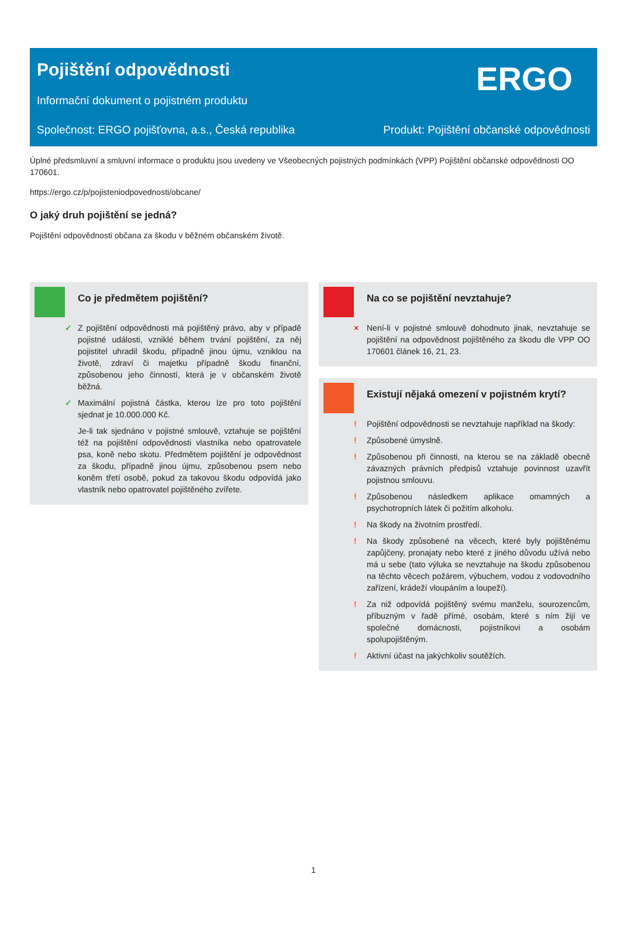Pojištění odpovědnosti
ERGO
Informační dokument o pojistném produktu
Společnost: ERGO pojišťovna, a.s., Česká republika Produkt: Pojištění občanské odpovědnosti
Úplné předsmluvní a smluvní informace o produktu jsou uvedeny ve Všeobecných pojistných podmínkách (VPP) Pojištění občanské odpovědnosti OO 170601.
https://ergo.cz/p/pojisteniodpovednosti/obcane/
O jaký druh pojištění se jedná?
Pojištění odpovědnosti občana za škodu v běžném občanském životě.
Co je předmětem pojištění?
✓ Z pojištění odpovědnosti má pojištěný právo, aby v případě pojistné události, vzniklé během trvání pojištění, za něj pojistitel uhradil škodu, případně jinou újmu, vzniklou na životě, zdraví či majetku případně škodu finanční, způsobenou jeho činností, která je v občanském životě běžná.
✓ Maximální pojistná částka, kterou lze pro toto pojištění sjednat je 10.000.000 Kč.
Je-li tak sjednáno v pojistné smlouvě, vztahuje se pojištění též na pojištění odpovědnosti vlastníka nebo opatrovatele psa, koně nebo skotu. Předmětem pojištění je odpovědnost za škodu, případně jinou újmu, způsobenou psem nebo koněm třetí osobě, pokud za takovou škodu odpovídá jako vlastník nebo opatrovatel pojištěného zvířete.
Na co se pojištění nevztahuje?
× Není-li v pojistné smlouvě dohodnuto jinak, nevztahuje se pojištění na odpovědnost pojištěného za škodu dle VPP OO 170601 článek 16, 21, 23.
Existují nějaká omezení v pojistném krytí?
! Pojištění odpovědnosti se nevztahuje například na škody:
! Způsobené úmyslně.
! Způsobenou při činnosti, na kterou se na základě obecně závazných právních předpisů vztahuje povinnost uzavřít pojistnou smlouvu.
! Způsobenou následkem aplikace omamných a psychotropních látek či požitím alkoholu.
! Na škody na životním prostředí.
! Na škody způsobené na věcech, které byly pojištěnému zapůjčeny, pronajaty nebo které z jiného důvodu užívá nebo má u sebe (tato výluka se nevztahuje na škodu způsobenou na těchto věcech požárem, výbuchem, vodou z vodovodního zařízení, krádeží vloupáním a loupeží).
! Za niž odpovídá pojištěný svému manželu, sourozencům, příbuzným v řadě přímé, osobám, které s ním žijí ve společné domácnosti, pojistníkovi a osobám spolupojištěným.
! Aktivní účast na jakýchkoliv soutěžích.
1